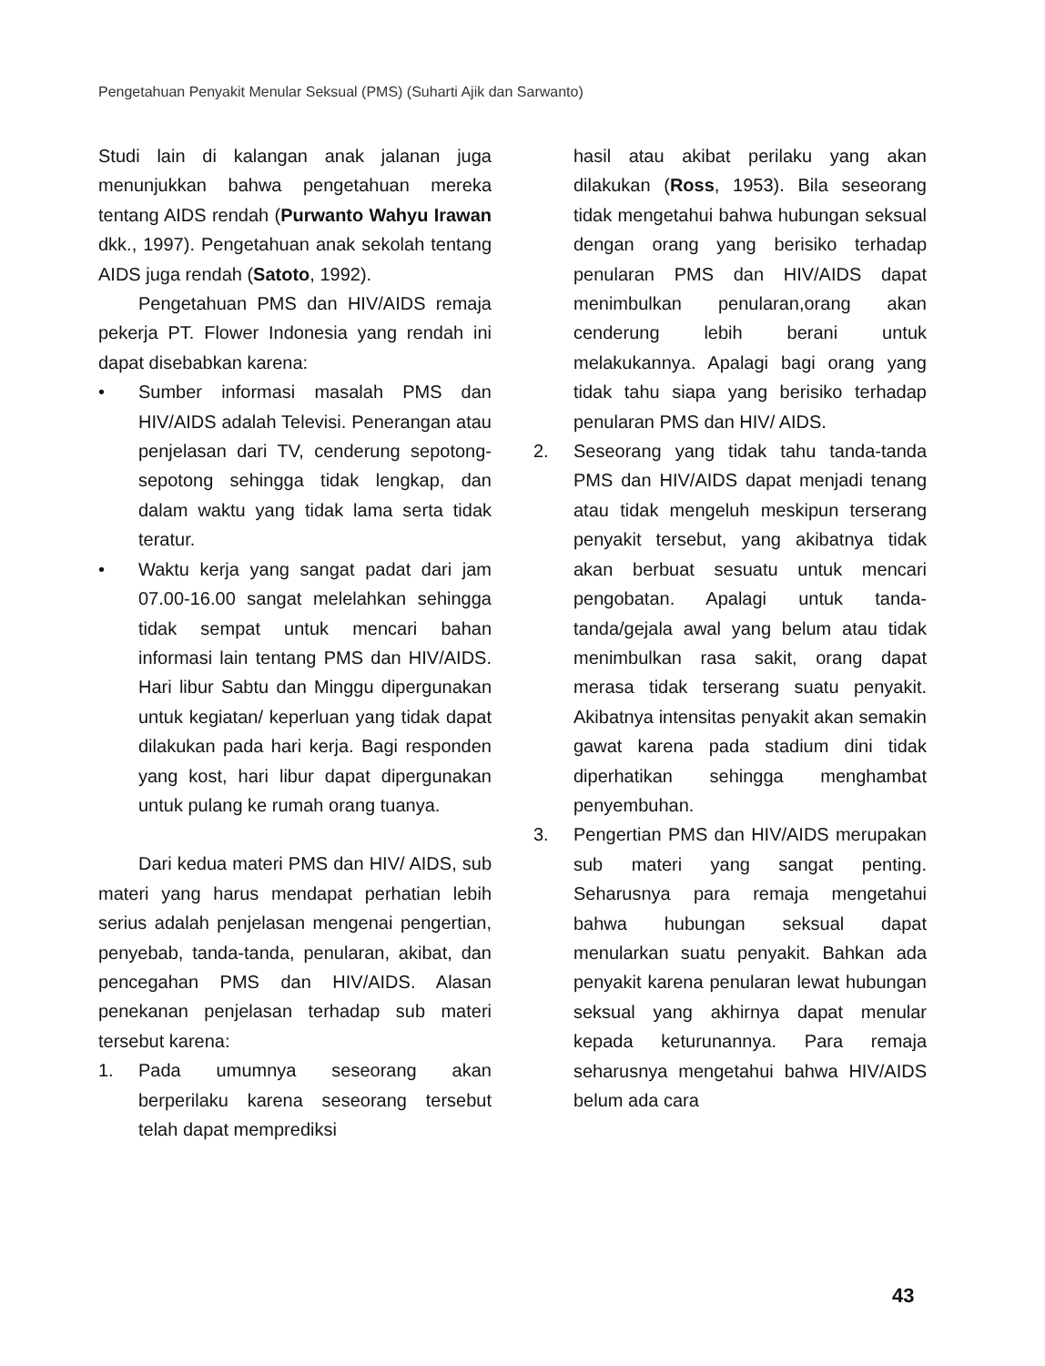Pengetahuan Penyakit Menular Seksual (PMS) (Suharti Ajik dan Sarwanto)
Studi lain di kalangan anak jalanan juga menunjukkan bahwa pengetahuan mereka tentang AIDS rendah (Purwanto Wahyu Irawan dkk., 1997). Pengetahuan anak sekolah tentang AIDS juga rendah (Satoto, 1992).
Pengetahuan PMS dan HIV/AIDS remaja pekerja PT. Flower Indonesia yang rendah ini dapat disebabkan karena:
• Sumber informasi masalah PMS dan HIV/AIDS adalah Televisi. Penerangan atau penjelasan dari TV, cenderung sepotong-sepotong sehingga tidak lengkap, dan dalam waktu yang tidak lama serta tidak teratur.
• Waktu kerja yang sangat padat dari jam 07.00-16.00 sangat melelahkan sehingga tidak sempat untuk mencari bahan informasi lain tentang PMS dan HIV/AIDS. Hari libur Sabtu dan Minggu dipergunakan untuk kegiatan/ keperluan yang tidak dapat dilakukan pada hari kerja. Bagi responden yang kost, hari libur dapat dipergunakan untuk pulang ke rumah orang tuanya.
Dari kedua materi PMS dan HIV/ AIDS, sub materi yang harus mendapat perhatian lebih serius adalah penjelasan mengenai pengertian, penyebab, tanda-tanda, penularan, akibat, dan pencegahan PMS dan HIV/AIDS. Alasan penekanan penjelasan terhadap sub materi tersebut karena:
1. Pada umumnya seseorang akan berperilaku karena seseorang tersebut telah dapat memprediksi
hasil atau akibat perilaku yang akan dilakukan (Ross, 1953). Bila seseorang tidak mengetahui bahwa hubungan seksual dengan orang yang berisiko terhadap penularan PMS dan HIV/AIDS dapat menimbulkan penularan,orang akan cenderung lebih berani untuk melakukannya. Apalagi bagi orang yang tidak tahu siapa yang berisiko terhadap penularan PMS dan HIV/ AIDS.
2. Seseorang yang tidak tahu tanda-tanda PMS dan HIV/AIDS dapat menjadi tenang atau tidak mengeluh meskipun terserang penyakit tersebut, yang akibatnya tidak akan berbuat sesuatu untuk mencari pengobatan. Apalagi untuk tanda-tanda/gejala awal yang belum atau tidak menimbulkan rasa sakit, orang dapat merasa tidak terserang suatu penyakit. Akibatnya intensitas penyakit akan semakin gawat karena pada stadium dini tidak diperhatikan sehingga menghambat penyembuhan.
3. Pengertian PMS dan HIV/AIDS merupakan sub materi yang sangat penting. Seharusnya para remaja mengetahui bahwa hubungan seksual dapat menularkan suatu penyakit. Bahkan ada penyakit karena penularan lewat hubungan seksual yang akhirnya dapat menular kepada keturunannya. Para remaja seharusnya mengetahui bahwa HIV/AIDS belum ada cara
43